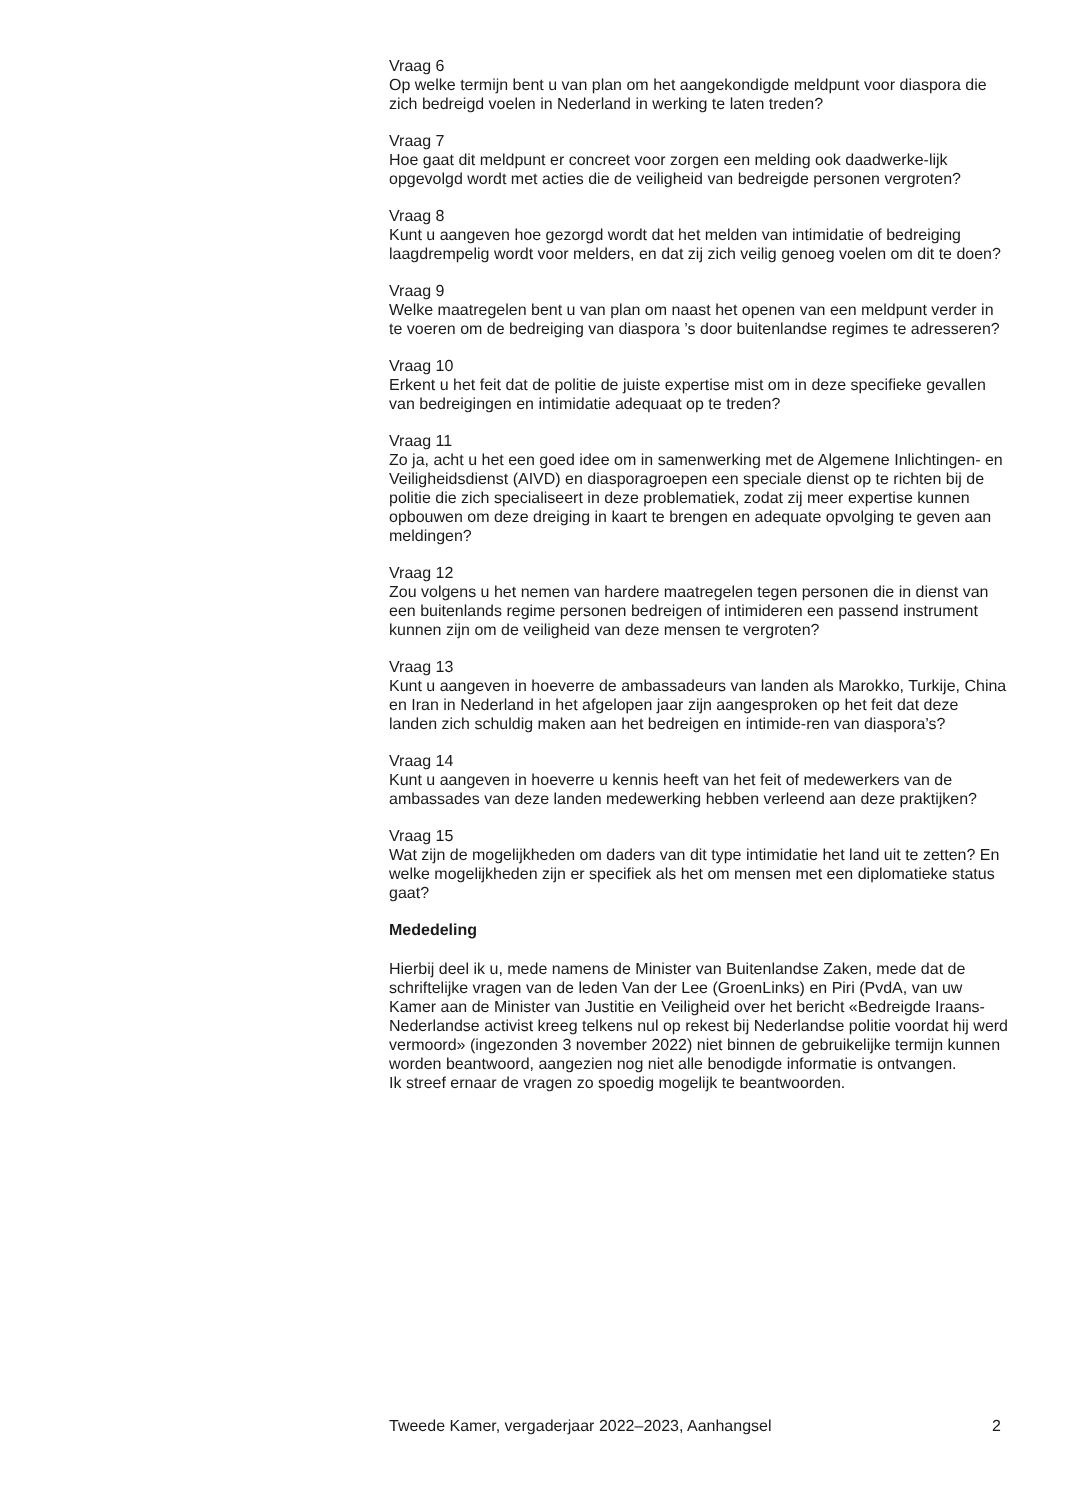Vraag 6
Op welke termijn bent u van plan om het aangekondigde meldpunt voor diaspora die zich bedreigd voelen in Nederland in werking te laten treden?
Vraag 7
Hoe gaat dit meldpunt er concreet voor zorgen een melding ook daadwerke-lijk opgevolgd wordt met acties die de veiligheid van bedreigde personen vergroten?
Vraag 8
Kunt u aangeven hoe gezorgd wordt dat het melden van intimidatie of bedreiging laagdrempelig wordt voor melders, en dat zij zich veilig genoeg voelen om dit te doen?
Vraag 9
Welke maatregelen bent u van plan om naast het openen van een meldpunt verder in te voeren om de bedreiging van diaspora ’s door buitenlandse regimes te adresseren?
Vraag 10
Erkent u het feit dat de politie de juiste expertise mist om in deze specifieke gevallen van bedreigingen en intimidatie adequaat op te treden?
Vraag 11
Zo ja, acht u het een goed idee om in samenwerking met de Algemene Inlichtingen- en Veiligheidsdienst (AIVD) en diasporagroepen een speciale dienst op te richten bij de politie die zich specialiseert in deze problematiek, zodat zij meer expertise kunnen opbouwen om deze dreiging in kaart te brengen en adequate opvolging te geven aan meldingen?
Vraag 12
Zou volgens u het nemen van hardere maatregelen tegen personen die in dienst van een buitenlands regime personen bedreigen of intimideren een passend instrument kunnen zijn om de veiligheid van deze mensen te vergroten?
Vraag 13
Kunt u aangeven in hoeverre de ambassadeurs van landen als Marokko, Turkije, China en Iran in Nederland in het afgelopen jaar zijn aangesproken op het feit dat deze landen zich schuldig maken aan het bedreigen en intimide-ren van diaspora’s?
Vraag 14
Kunt u aangeven in hoeverre u kennis heeft van het feit of medewerkers van de ambassades van deze landen medewerking hebben verleend aan deze praktijken?
Vraag 15
Wat zijn de mogelijkheden om daders van dit type intimidatie het land uit te zetten? En welke mogelijkheden zijn er specifiek als het om mensen met een diplomatieke status gaat?
Mededeling
Hierbij deel ik u, mede namens de Minister van Buitenlandse Zaken, mede dat de schriftelijke vragen van de leden Van der Lee (GroenLinks) en Piri (PvdA, van uw Kamer aan de Minister van Justitie en Veiligheid over het bericht «Bedreigde Iraans-Nederlandse activist kreeg telkens nul op rekest bij Nederlandse politie voordat hij werd vermoord» (ingezonden 3 november 2022) niet binnen de gebruikelijke termijn kunnen worden beantwoord, aangezien nog niet alle benodigde informatie is ontvangen.
Ik streef ernaar de vragen zo spoedig mogelijk te beantwoorden.
Tweede Kamer, vergaderjaar 2022–2023, Aanhangsel 2